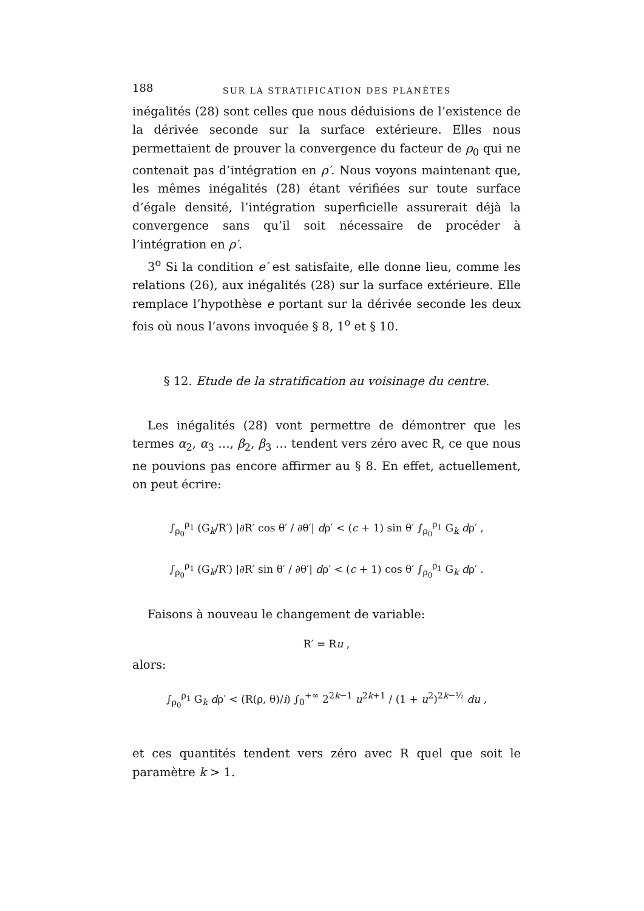188 SUR LA STRATIFICATION DES PLANÈTES
inégalités (28) sont celles que nous déduisions de l’existence de la dérivée seconde sur la surface extérieure. Elles nous permettaient de prouver la convergence du facteur de ρ<sub>0</sub> qui ne contenait pas d’intégration en ρ′. Nous voyons maintenant que, les mêmes inégalités (28) étant vérifiées sur toute surface d’égale densité, l’intégration superficielle assurerait déjà la convergence sans qu’il soit nécessaire de procéder à l’intégration en ρ′.
3<sup>o</sup> Si la condition e′ est satisfaite, elle donne lieu, comme les relations (26), aux inégalités (28) sur la surface extérieure. Elle remplace l’hypothèse e portant sur la dérivée seconde les deux fois où nous l’avons invoquée § 8, 1<sup>o</sup> et § 10.
§ 12. Etude de la stratification au voisinage du centre.
Les inégalités (28) vont permettre de démontrer que les termes α<sub>2</sub>, α<sub>3</sub> …, β<sub>2</sub>, β<sub>3</sub> … tendent vers zéro avec R, ce que nous ne pouvions pas encore affirmer au § 8. En effet, actuellement, on peut écrire:
∫<sub>ρ<sub>0</sub></sub><sup>ρ<sub>1</sub></sup> (G<sub>k</sub>/R′) |∂R′ cos θ′ / ∂θ′| dρ′ < (c + 1) sin θ′ ∫<sub>ρ<sub>0</sub></sub><sup>ρ<sub>1</sub></sup> G<sub>k</sub> dρ′ ,
∫<sub>ρ<sub>0</sub></sub><sup>ρ<sub>1</sub></sup> (G<sub>k</sub>/R′) |∂R′ sin θ′ / ∂θ′| dρ′ < (c + 1) cos θ′ ∫<sub>ρ<sub>0</sub></sub><sup>ρ<sub>1</sub></sup> G<sub>k</sub> dρ′ .
Faisons à nouveau le changement de variable:
R′ = Ru ,
alors:
∫<sub>ρ<sub>0</sub></sub><sup>ρ<sub>1</sub></sup> G<sub>k</sub> dρ′ < (R(ρ, θ)/i) ∫<sub>0</sub><sup>+∞</sup> 2<sup>2k−1</sup> u<sup>2k+1</sup> / (1 + u<sup>2</sup>)<sup>2k−½</sup> du ,
et ces quantités tendent vers zéro avec R quel que soit le paramètre k > 1.